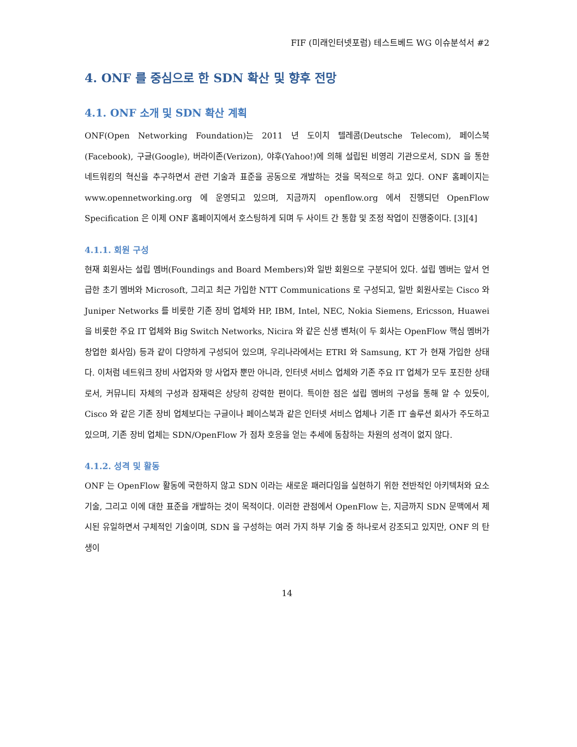FIF (미래인터넷포럼) 테스트베드 WG 이슈분석서 #2
4. ONF 를 중심으로 한 SDN 확산 및 향후 전망
4.1. ONF 소개 및 SDN 확산 계획
ONF(Open Networking Foundation)는 2011 년 도이치 텔레콤(Deutsche Telecom), 페이스북(Facebook), 구글(Google), 버라이존(Verizon), 야후(Yahoo!)에 의해 설립된 비영리 기관으로서, SDN 을 통한 네트워킹의 혁신을 추구하면서 관련 기술과 표준을 공동으로 개발하는 것을 목적으로 하고 있다. ONF 홈페이지는 www.opennetworking.org 에 운영되고 있으며, 지금까지 openflow.org 에서 진행되던 OpenFlow Specification 은 이제 ONF 홈페이지에서 호스팅하게 되며 두 사이트 간 통합 및 조정 작업이 진행중이다. [3][4]
4.1.1. 회원 구성
현재 회원사는 설립 멤버(Foundings and Board Members)와 일반 회원으로 구분되어 있다. 설립 멤버는 앞서 언급한 초기 멤버와 Microsoft, 그리고 최근 가입한 NTT Communications 로 구성되고, 일반 회원사로는 Cisco 와 Juniper Networks 를 비롯한 기존 장비 업체와 HP, IBM, Intel, NEC, Nokia Siemens, Ericsson, Huawei 을 비롯한 주요 IT 업체와 Big Switch Networks, Nicira 와 같은 신생 벤처(이 두 회사는 OpenFlow 핵심 멤버가 창업한 회사임) 등과 같이 다양하게 구성되어 있으며, 우리나라에서는 ETRI 와 Samsung, KT 가 현재 가입한 상태다. 이처럼 네트워크 장비 사업자와 망 사업자 뿐만 아니라, 인터넷 서비스 업체와 기존 주요 IT 업체가 모두 포진한 상태로서, 커뮤니티 자체의 구성과 잠재력은 상당히 강력한 편이다. 특이한 점은 설립 멤버의 구성을 통해 알 수 있듯이, Cisco 와 같은 기존 장비 업체보다는 구글이나 페이스북과 같은 인터넷 서비스 업체나 기존 IT 솔루션 회사가 주도하고 있으며, 기존 장비 업체는 SDN/OpenFlow 가 점차 호응을 얻는 추세에 동참하는 차원의 성격이 없지 않다.
4.1.2. 성격 및 활동
ONF 는 OpenFlow 활동에 국한하지 않고 SDN 이라는 새로운 패러다임을 실현하기 위한 전반적인 아키텍처와 요소 기술, 그리고 이에 대한 표준을 개발하는 것이 목적이다. 이러한 관점에서 OpenFlow 는, 지금까지 SDN 문맥에서 제시된 유일하면서 구체적인 기술이며, SDN 을 구성하는 여러 가지 하부 기술 중 하나로서 강조되고 있지만, ONF 의 탄생이
14